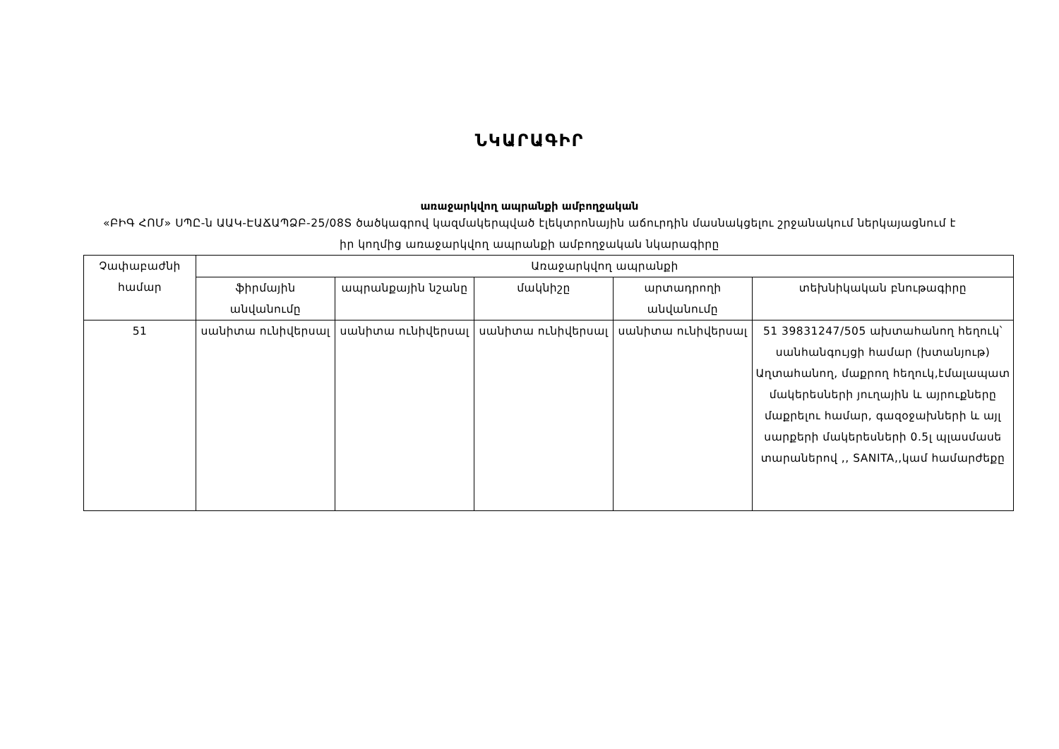ՆԿԱՐԱԳԻՐ
առաջարկվող ապրանքի ամբողջական
«ԲԻԳ ՀՈՄ» ՍՊԸ-ն ԱԱԿ-ԷԱՃԱՊՁԲ-25/08Տ ծածկագրով կազմակերպված էլեկտրոնային աճուրդին մասնակցելու շրջանակում ներկայացնում է իր կողմից առաջարկվող ապրանքի ամբողջական նկարագիրը
| Չափաբաժնի համար | Առաջարկվող ապրանքի | | | | |
| --- | --- | --- | --- | --- | --- |
| | ֆիրմային անվանումը | ապրանքային նշանը | մակնիշը | արտադրողի անվանումը | տեխնիկական բնութագիրը |
| 51 | սանիտա ունիվերսալ | սանիտա ունիվերսալ | սանիտա ունիվերսալ | սանիտա ունիվերսալ | 51 39831247/505 ախտահանող հեղուկ՝ սանհանգույցի համար (խտանյութ) Աղտահանող, մաքրող հեղուկ,էմալապատ մակերեսների յուղային և այրուքները մաքրելու համար, գազօջախների և այլ սարքերի մակերեսների 0.5լ պլասմասե տարաներով ,, SANITA,,կամ համարժեքը |